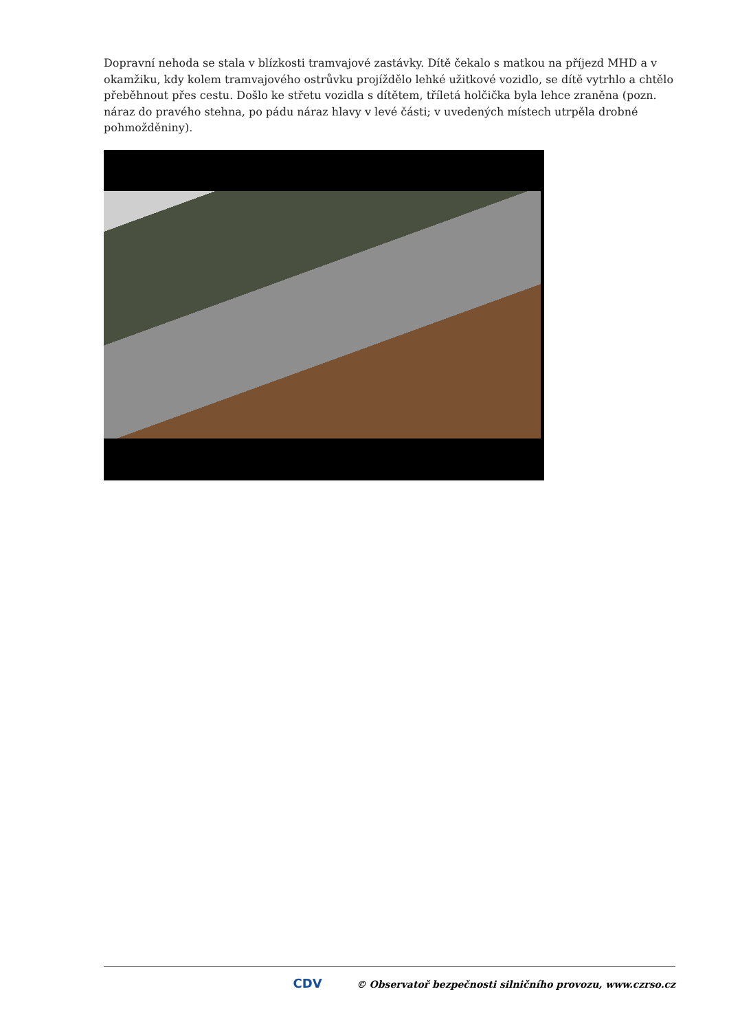Dopravní nehoda se stala v blízkosti tramvajové zastávky. Dítě čekalo s matkou na příjezd MHD a v okamžiku, kdy kolem tramvajového ostrůvku projíždělo lehké užitkové vozidlo, se dítě vytrhlo a chtělo přeběhnout přes cestu. Došlo ke střetu vozidla s dítětem, tříletá holčička byla lehce zraněna (pozn. náraz do pravého stehna, po pádu náraz hlavy v levé části; v uvedených místech utrpěla drobné pohmožděniny).
CDV © Observatoř bezpečnosti silničního provozu, www.czrso.cz